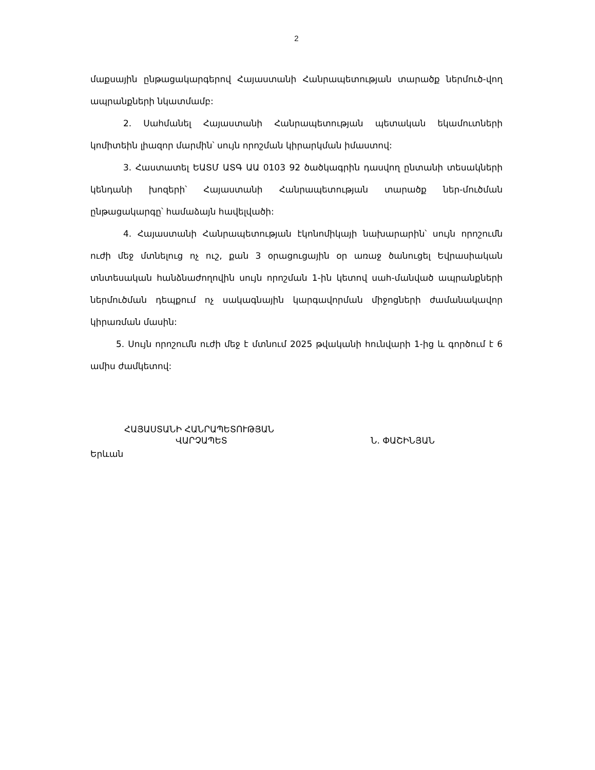2
մաքսային ընթացակարգերով Հայաստանի Հանրապետության տարածք ներմուծ-վող ապրանքների նկատմամբ:
2. Սահմանել Հայաստանի Հանրապետության պետական եկամուտների կոմիտեին լիազոր մարմին՝ սույն որոշման կիրարկման իմաստով:
3. Հաստատել ԵԱՏՄ ԱՏԳ ԱԱ 0103 92 ծածկագրին դասվող ընտանի տեսակների կենդանի խոզերի՝ Հայաստանի Հանրապետության տարածք ներ-մուծման ընթացակարգը՝ համաձայն հավելվածի:
4. Հայաստանի Հանրապետության էկոնոմիկայի նախարարին՝ սույն որոշումն ուժի մեջ մտնելուց ոչ ուշ, քան 3 օրացուցային օր առաջ ծանուցել Եվրասիական տնտեսական հանձնաժողովին սույն որոշման 1-ին կետով սահ-մանված ապրանքների ներմուծման դեպքում ոչ սակագնային կարգավորման միջոցների ժամանակավոր կիրառման մասին:
5. Սույն որոշումն ուժի մեջ է մտնում 2025 թվականի հունվարի 1-ից և գործում է 6 ամիս ժամկետով:
ՀԱՅԱՍՏԱՆԻ ՀԱՆՐԱՊԵՏՈՒԹՅԱՆ
ՎԱՐՉԱՊԵՏ Ն. ՓԱՇԻՆՅԱՆ
Երևան